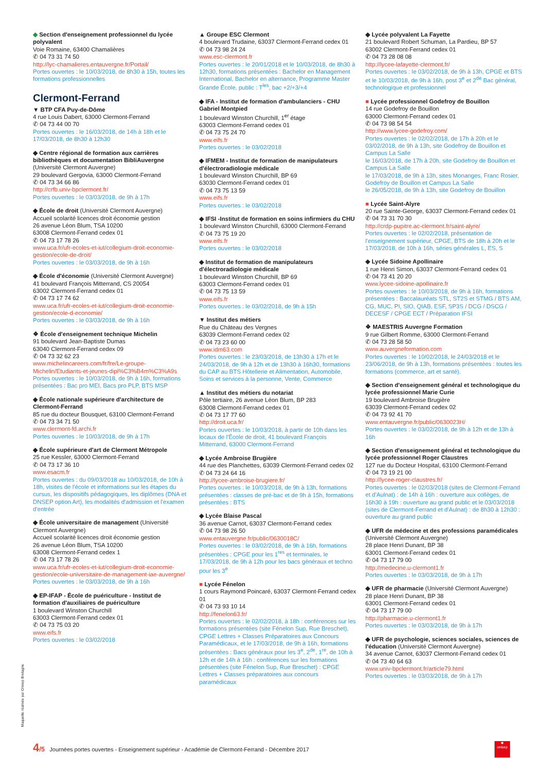◆ Section d'enseignement professionnel du lycée polyvalent
Voie Romaine, 63400 Chamalières
✆ 04 73 31 74 50
http://lyc-chamalieres.entauvergne.fr/Portail/
Portes ouvertes : le 10/03/2018, de 8h30 à 15h, toutes les formations professionnelles
Clermont-Ferrand
▼ BTP CFA Puy-de-Dôme
4 rue Louis Dabert, 63000 Clermont-Ferrand
✆ 04 73 44 00 70
Portes ouvertes : le 16/03/2018, de 14h à 18h et le 17/03/2018, de 8h30 à 12h30
◆ Centre régional de formation aux carrières bibliothèques et documentation BibliAuvergne
(Université Clermont Auvergne)
29 boulevard Gergovia, 63000 Clermont-Ferrand
✆ 04 73 34 66 86
http://crfb.univ-bpclermont.fr/
Portes ouvertes : le 03/03/2018, de 9h à 17h
◆ École de droit (Université Clermont Auvergne)
Accueil scolarité licences droit économie gestion
26 avenue Léon Blum, TSA 10200
63008 Clermont-Ferrand cedex 01
✆ 04 73 17 78 26
www.uca.fr/ufr-ecoles-et-iut/collegium-droit-economie-gestion/ecole-de-droit/
Portes ouvertes : le 03/03/2018, de 9h à 16h
◆ École d'économie (Université Clermont Auvergne)
41 boulevard François Mitterrand, CS 20054
63002 Clermont-Ferrand cedex 01
✆ 04 73 17 74 62
www.uca.fr/ufr-ecoles-et-iut/collegium-droit-economie-gestion/ecole-d-economie/
Portes ouvertes : le 03/03/2018, de 9h à 16h
❖ École d'enseignement technique Michelin
91 boulevard Jean-Baptiste Dumas
63040 Clermont-Ferrand cedex 09
✆ 04 73 32 62 23
www.michelincareers.com/fr/fre/Le-groupe-Michelin/Etudiants-et-jeunes-dipl%C3%B4m%C3%A9s
Portes ouvertes : le 10/03/2018, de 9h à 16h, formations présentées : Bac pro MEI, Bacs pro PLP, BTS MSP
◆ École nationale supérieure d'architecture de Clermont-Ferrand
85 rue du docteur Bousquet, 63100 Clermont-Ferrand
✆ 04 73 34 71 50
www.clermont-fd.archi.fr
Portes ouvertes : le 10/03/2018, de 9h à 17h
◆ École supérieure d'art de Clermont Métropole
25 rue Kessler, 63000 Clermont-Ferrand
✆ 04 73 17 36 10
www.esacm.fr
Portes ouvertes : du 09/03/2018 au 10/03/2018, de 10h à 18h, visites de l'école et informations sur les étapes du cursus, les dispositifs pédagogiques, les diplômes (DNA et DNSEP option Art), les modalités d'admission et l'examen d'entrée
◆ École universitaire de management (Université Clermont Auvergne)
Accueil scolarité licences droit économie gestion
26 avenue Léon Blum, TSA 10200
63008 Clermont-Ferrand cedex 1
✆ 04 73 17 78 26
www.uca.fr/ufr-ecoles-et-iut/collegium-droit-economie-gestion/ecole-universitaire-de-management-iae-auvergne/
Portes ouvertes : le 03/03/2018, de 9h à 16h
◆ EP-IFAP - École de puériculture - Institut de formation d'auxiliaires de puériculture
1 boulevard Winston Churchill
63003 Clermont-Ferrand cedex 01
✆ 04 73 75 03 20
www.eifs.fr
Portes ouvertes : le 03/02/2018
▲ Groupe ESC Clermont
4 boulevard Trudaine, 63037 Clermont-Ferrand cedex 01
✆ 04 73 98 24 24
www.esc-clermont.fr
Portes ouvertes : le 20/01/2018 et le 10/03/2018, de 8h30 à 12h30, formations présentées : Bachelor en Management International, Bachelor en alternance, Programme Master Grande École, public : T<sup>les</sup>, bac +2/+3/+4
◆ IFA - Institut de formation d'ambulanciers - CHU Gabriel Montpied
1 boulevard Winston Churchill, 1<sup>er</sup> étage
63003 Clermont-Ferrand cedex 01
✆ 04 73 75 24 70
www.eifs.fr
Portes ouvertes : le 03/02/2018
◆ IFMEM - Institut de formation de manipulateurs d'électroradiologie médicale
1 boulevard Winston Churchill, BP 69
63030 Clermont-Ferrand cedex 01
✆ 04 73 75 13 59
www.eifs.fr
Portes ouvertes : le 03/02/2018
◆ IFSI -Institut de formation en soins infirmiers du CHU
1 boulevard Winston Churchill, 63000 Clermont-Ferrand
✆ 04 73 75 19 20
www.eifs.fr
Portes ouvertes : le 03/02/2018
◆ Institut de formation de manipulateurs d'électroradiologie médicale
1 boulevard Winston Churchill, BP 69
63003 Clermont-Ferrand cedex 01
✆ 04 73 75 13 59
www.eifs.fr
Portes ouvertes : le 03/02/2018, de 9h à 15h
▼ Institut des métiers
Rue du Château des Vergnes
63039 Clermont-Ferrand cedex 02
✆ 04 73 23 60 00
www.idm63.com
Portes ouvertes : le 23/03/2018, de 13h30 à 17h et le 24/03/2018, de 9h à 12h et de 13h30 à 16h30, formations du CAP au BTS Hôtellerie et Alimentation, Automobile, Soins et services à la personne, Vente, Commerce
▲ Institut des métiers du notariat
Pôle tertiaire, 26 avenue Léon Blum, BP 283
63008 Clermont-Ferrand cedex 01
✆ 04 73 17 77 60
http://droit.uca.fr/
Portes ouvertes : le 10/03/2018, à partir de 10h dans les locaux de l'École de droit, 41 boulevard François Mitterrand, 63000 Clermont-Ferrand
◆ Lycée Ambroise Brugière
44 rue des Planchettes, 63039 Clermont-Ferrand cedex 02
✆ 04 73 24 64 16
http://lycee-ambroise-brugiere.fr/
Portes ouvertes : le 10/03/2018, de 9h à 13h, formations présentées : classes de pré-bac et de 9h à 15h, formations présentées : BTS
◆ Lycée Blaise Pascal
36 avenue Carnot, 63037 Clermont-Ferrand cedex
✆ 04 73 98 26 50
www.entauvergne.fr/public/0630018C/
Portes ouvertes : le 03/02/2018, de 9h à 16h, formations présentées : CPGE pour les 1<sup>res</sup> et terminales, le 17/03/2018, de 9h à 12h pour les bacs généraux et techno pour les 3<sup>e</sup>
■ Lycée Fénelon
1 cours Raymond Poincaré, 63037 Clermont-Ferrand cedex 01
✆ 04 73 93 10 14
http://fenelon63.fr/
Portes ouvertes : le 02/02/2018, à 18h : conférences sur les formations présentées (site Fénelon Sup, Rue Breschet), CPGE Lettres + Classes Préparatoires aux Concours Paramédicaux, et le 17/03/2018, de 9h à 16h, formations présentées : Bacs généraux pour les 3<sup>e</sup>, 2<sup>de</sup>, 1<sup>re</sup>, de 10h à 12h et de 14h à 16h : conférences sur les formations présentées (site Fénelon Sup, Rue Breschet) : CPGE Lettres + Classes préparatoires aux concours paramédicaux
◆ Lycée polyvalent La Fayette
21 boulevard Robert Schuman, La Pardieu, BP 57
63002 Clermont-Ferrand cedex 01
✆ 04 73 28 08 08
http://lycee-lafayette-clermont.fr/
Portes ouvertes : le 03/02/2018, de 9h à 13h, CPGE et BTS et le 10/03/2018, de 9h à 16h, post 3<sup>e</sup> et 2<sup>de</sup> Bac général, technologique et professionnel
■ Lycée professionnel Godefroy de Bouillon
14 rue Godefroy de Bouillon
63000 Clermont-Ferrand cedex 01
✆ 04 73 98 54 54
http://www.lycee-godefroy.com/
Portes ouvertes : le 02/02/2018, de 17h à 20h et le 03/02/2018, de 9h à 13h, site Godefroy de Bouillon et Campus La Salle
le 16/03/2018, de 17h à 20h, site Godefroy de Bouillon et Campus La Salle
le 17/03/2018, de 9h à 13h, sites Monanges, Franc Rosier, Godefroy de Bouillon et Campus La Salle
le 26/05/2018, de 9h à 13h, site Godefroy de Bouillon
■ Lycée Saint-Alyre
20 rue Sainte-George, 63037 Clermont-Ferrand cedex 01
✆ 04 73 31 70 30
http://crdp-pupitre.ac-clermont.fr/saint-alyre/
Portes ouvertes : le 02/02/2018, présentation de l'enseignement supérieur, CPGE, BTS de 18h à 20h et le 17/03/2018, de 10h à 16h, séries générales L, ES, S
◆ Lycée Sidoine Apollinaire
1 rue Henri Simon, 63037 Clermont-Ferrand cedex 01
✆ 04 73 41 20 20
www.lycee-sidoine-apollinaire.fr
Portes ouvertes : le 10/03/2018, de 9h à 16h, formations présentées : Baccalauréats STL, ST2S et STMG / BTS AM, CG, MUC, PI, SIO, QIAB, ESF, SP3S / DCG / DSCG / DECESF / CPGE ECT / Préparation IFSI
❖ MAESTRIS Auvergne Formation
9 rue Gilbert Romme, 63000 Clermont-Ferrand
✆ 04 73 28 58 50
www.auvergneformation.com
Portes ouvertes : le 10/02/2018, le 24/03/2018 et le 23/06/2018, de 9h à 13h, formations présentées : toutes les formations (commerce, art et santé).
◆ Section d'enseignement général et technologique du lycée professionnel Marie Curie
19 boulevard Ambroise Brugière
63039 Clermont-Ferrand cedex 02
✆ 04 73 92 41 70
www.entauvergne.fr/public/0630023H/
Portes ouvertes : le 03/02/2018, de 9h à 12h et de 13h à 16h
◆ Section d'enseignement général et technologique du lycée professionnel Roger Claustres
127 rue du Docteur Hospital, 63100 Clermont-Ferrand
✆ 04 73 19 21 00
http://lycee-roger-claustres.fr/
Portes ouvertes : le 02/03/2018 (sites de Clermont-Ferrand et d'Aulnat) : de 14h à 16h : ouverture aux collèges, de 16h30 à 19h : ouverture au grand public et le 03/03/2018 (sites de Clermont-Ferrand et d'Aulnat) : de 8h30 à 12h30 : ouverture au grand public
◆ UFR de médecine et des professions paramédicales
(Université Clermont Auvergne)
28 place Henri Dunant, BP 38
63001 Clermont-Ferrand cedex 01
✆ 04 73 17 79 00
http://medecine.u-clermont1.fr
Portes ouvertes : le 03/03/2018, de 9h à 17h
◆ UFR de pharmacie (Université Clermont Auvergne)
28 place Henri Dunant, BP 38
63001 Clermont-Ferrand cedex 01
✆ 04 73 17 79 00
http://pharmacie.u-clermont1.fr
Portes ouvertes : le 03/03/2018, de 9h à 17h
◆ UFR de psychologie, sciences sociales, sciences de l'éducation (Université Clermont Auvergne)
34 avenue Carnot, 63037 Clermont-Ferrand cedex 01
✆ 04 73 40 64 63
www.univ-bpclermont.fr/article79.html
Portes ouvertes : le 03/03/2018, de 9h à 17h
Maquette réalisée par Onisep Bretagne
4/5 Journées portes ouvertes - Enseignement supérieur - Académie de Clermont-Ferrand - Décembre 2017
✱
onisep